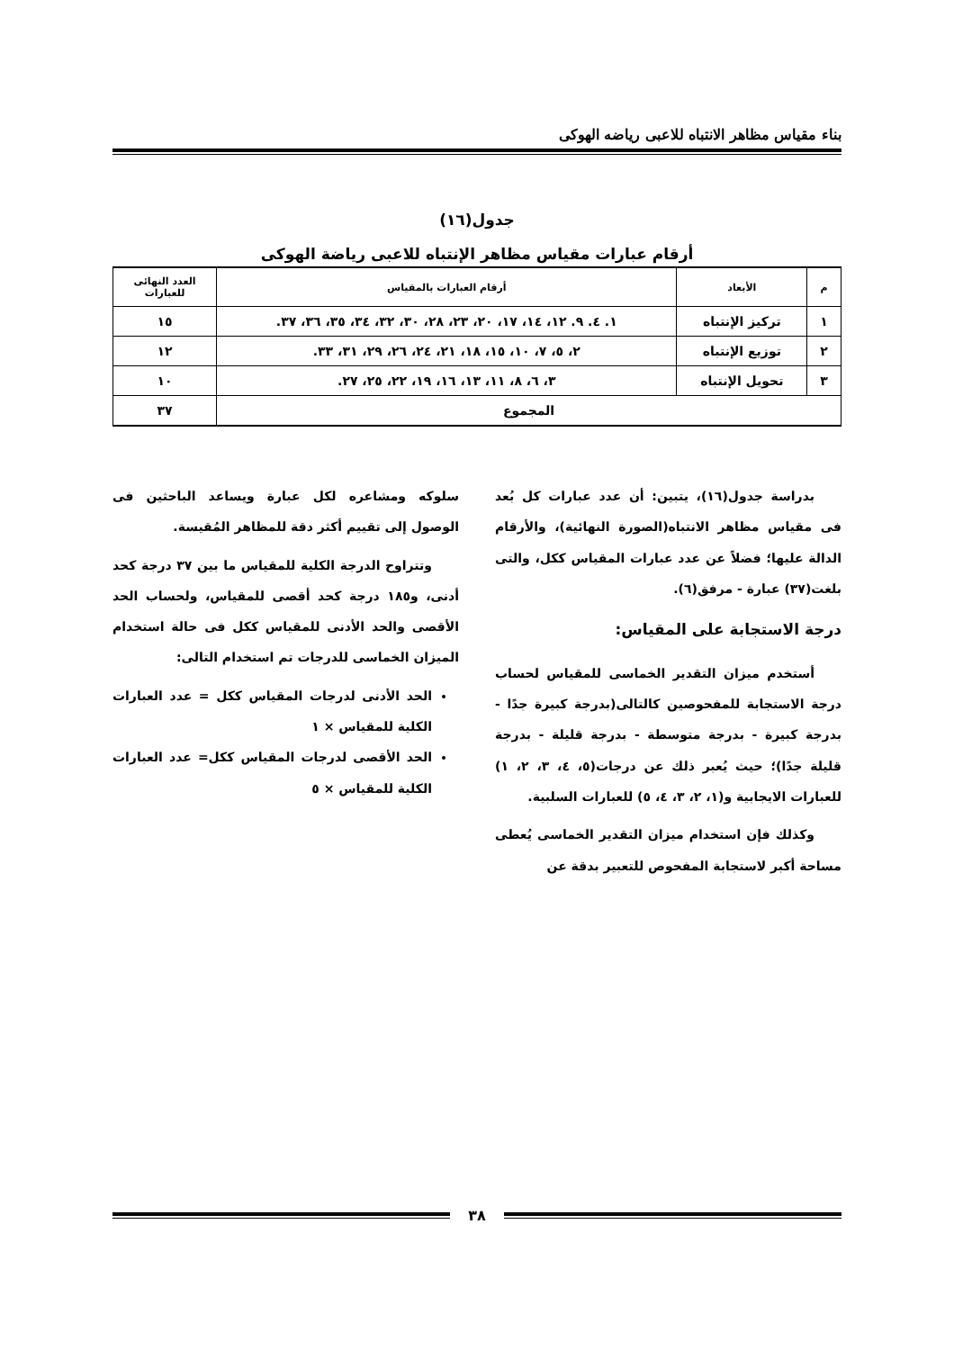بناء مقياس مظاهر الانتباه للاعبى رياضه الهوكى
جدول(١٦)
أرقام عبارات مقياس مظاهر الإنتباه للاعبى رياضة الهوكى
| م | الأبعاد | أرقام العبارات بالمقياس | العدد النهائى للعبارات |
| --- | --- | --- | --- |
| ١ | تركيز الإنتباه | ١. ٤. ٩. ١٢، ١٤، ١٧، ٢٠، ٢٣، ٢٨، ٣٠، ٣٢، ٣٤، ٣٥، ٣٦، ٣٧. | ١٥ |
| ٢ | توزيع الإنتباه | ٢، ٥، ٧، ١٠، ١٥، ١٨، ٢١، ٢٤، ٢٦، ٢٩، ٣١، ٣٣. | ١٢ |
| ٣ | تحويل الإنتباه | ٣، ٦، ٨، ١١، ١٣، ١٦، ١٩، ٢٢، ٢٥، ٢٧. | ١٠ |
| المجموع | | | ٣٧ |
بدراسة جدول(١٦)، يتبين: أن عدد عبارات كل بُعد فى مقياس مظاهر الانتباه(الصورة النهائية)، والأرقام الدالة عليها؛ فضلاً عن عدد عبارات المقياس ككل، والتى بلغت(٣٧) عبارة - مرفق(٦).
درجة الاستجابة على المقياس:
أستخدم ميزان التقدير الخماسى للمقياس لحساب درجة الاستجابة للمفحوصين كالتالى(بدرجة كبيرة جدًا - بدرجة كبيرة - بدرجة متوسطة - بدرجة قليلة - بدرجة قليلة جدًا)؛ حيث يُعبر ذلك عن درجات(٥، ٤، ٣، ٢، ١) للعبارات الايجابية و(١، ٢، ٣، ٤، ٥) للعبارات السلبية.
وكذلك فإن استخدام ميزان التقدير الخماسى يُعطى مساحة أكبر لاستجابة المفحوص للتعبير بدقة عن
سلوكه ومشاعره لكل عبارة ويساعد الباحثين فى الوصول إلى تقييم أكثر دقة للمظاهر المُقيسة.
وتتراوح الدرجة الكلية للمقياس ما بين ٣٧ درجة كحد أدنى، و١٨٥ درجة كحد أقصى للمقياس، ولحساب الحد الأقصى والحد الأدنى للمقياس ككل فى حالة استخدام الميزان الخماسى للدرجات تم استخدام التالى:
الحد الأدنى لدرجات المقياس ككل = عدد العبارات الكلية للمقياس × ١
الحد الأقصى لدرجات المقياس ككل= عدد العبارات الكلية للمقياس × ٥
٣٨